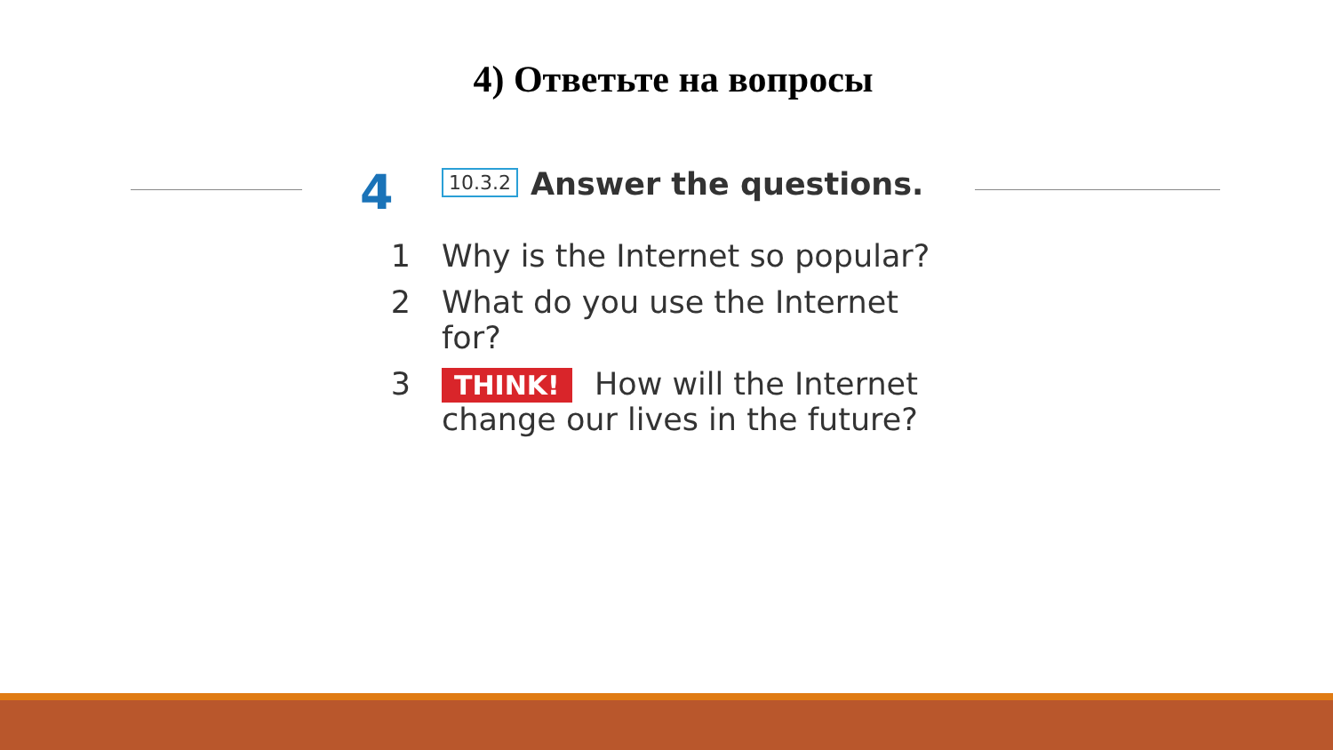4) Ответьте на вопросы
4 10.3.2 Answer the questions.
1 Why is the Internet so popular?
2 What do you use the Internet
for?
3 THINK! How will the Internet
change our lives in the future?